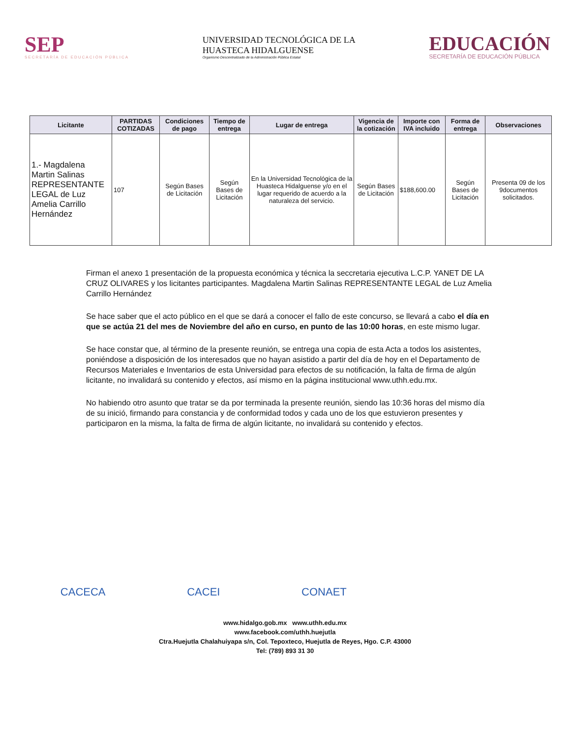SEP
SECRETARÍA DE EDUCACIÓN PÚBLICA
UNIVERSIDAD TECNOLÓGICA DE LA
HUASTECA HIDALGUENSE
Organismo Descentralizado de la Administración Pública Estatal
EDUCACIÓN
SECRETARÍA DE EDUCACIÓN PÚBLICA
| Licitante | PARTIDAS COTIZADAS | Condiciones de pago | Tiempo de entrega | Lugar de entrega | Vigencia de la cotización | Importe con IVA incluido | Forma de entrega | Observaciones |
| --- | --- | --- | --- | --- | --- | --- | --- | --- |
| 1.- Magdalena Martin Salinas REPRESENTANTE LEGAL de Luz Amelia Carrillo Hernández | 107 | Según Bases de Licitación | Según Bases de Licitación | En la Universidad Tecnológica de la Huasteca Hidalguense y/o en el lugar requerido de acuerdo a la naturaleza del servicio. | Según Bases de Licitación | $188,600.00 | Según Bases de Licitación | Presenta 09 de los 9documentos solicitados. |
Firman el anexo 1 presentación de la propuesta económica y técnica la seccretaria ejecutiva L.C.P. YANET DE LA CRUZ OLIVARES y los licitantes participantes. Magdalena Martin Salinas REPRESENTANTE LEGAL de Luz Amelia Carrillo Hernández
Se hace saber que el acto público en el que se dará a conocer el fallo de este concurso, se llevará a cabo el día en que se actúa 21 del mes de Noviembre del año en curso, en punto de las 10:00 horas, en este mismo lugar.
Se hace constar que, al término de la presente reunión, se entrega una copia de esta Acta a todos los asistentes, poniéndose a disposición de los interesados que no hayan asistido a partir del día de hoy en el Departamento de Recursos Materiales e Inventarios de esta Universidad para efectos de su notificación, la falta de firma de algún licitante, no invalidará su contenido y efectos, así mismo en la página institucional www.uthh.edu.mx.
No habiendo otro asunto que tratar se da por terminada la presente reunión, siendo las 10:36 horas del mismo día de su inició, firmando para constancia y de conformidad todos y cada uno de los que estuvieron presentes y participaron en la misma, la falta de firma de algún licitante, no invalidará su contenido y efectos.
CACECA CACEI CONAET
www.hidalgo.gob.mx www.uthh.edu.mx
www.facebook.com/uthh.huejutla
Ctra.Huejutla Chalahuiyapa s/n, Col. Tepoxteco, Huejutla de Reyes, Hgo. C.P. 43000
Tel: (789) 893 31 30